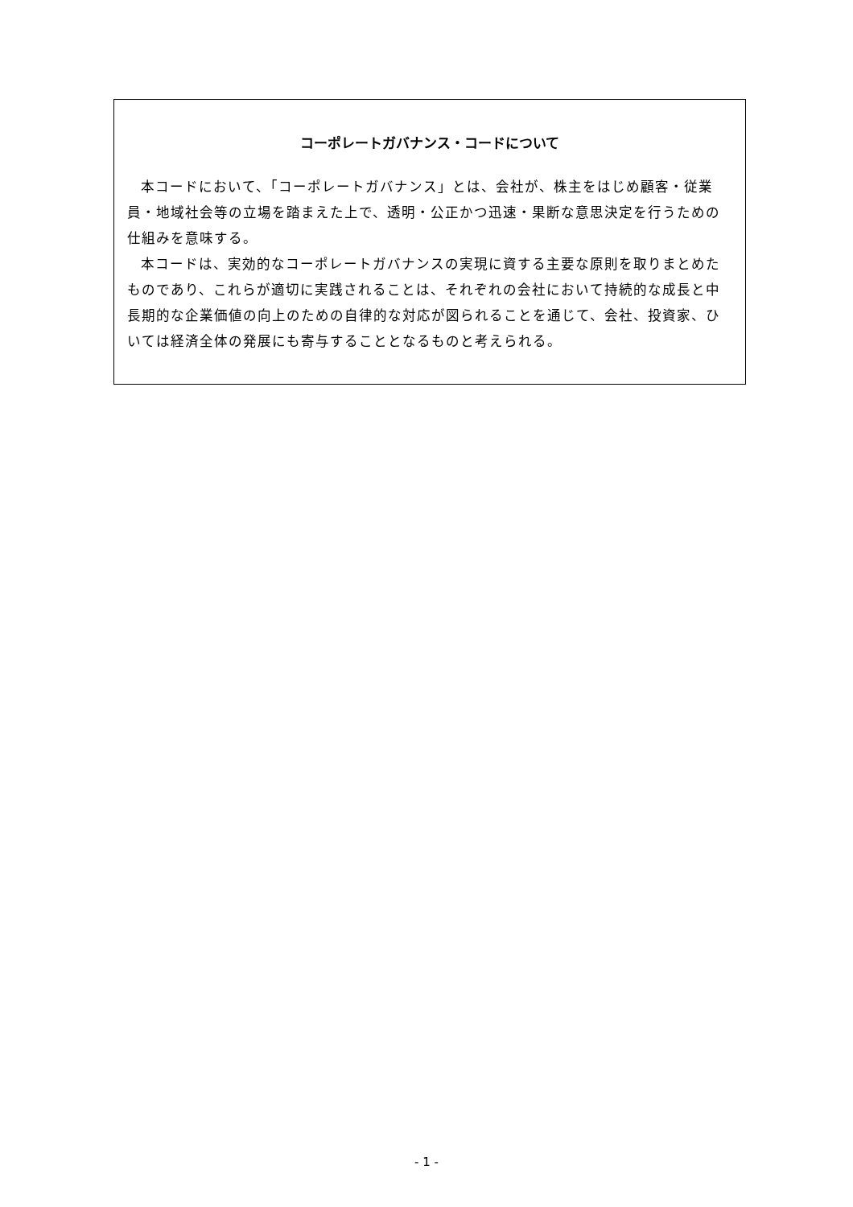コーポレートガバナンス・コードについて
本コードにおいて、「コーポレートガバナンス」とは、会社が、株主をはじめ顧客・従業員・地域社会等の立場を踏まえた上で、透明・公正かつ迅速・果断な意思決定を行うための仕組みを意味する。
本コードは、実効的なコーポレートガバナンスの実現に資する主要な原則を取りまとめたものであり、これらが適切に実践されることは、それぞれの会社において持続的な成長と中長期的な企業価値の向上のための自律的な対応が図られることを通じて、会社、投資家、ひいては経済全体の発展にも寄与することとなるものと考えられる。
- 1 -